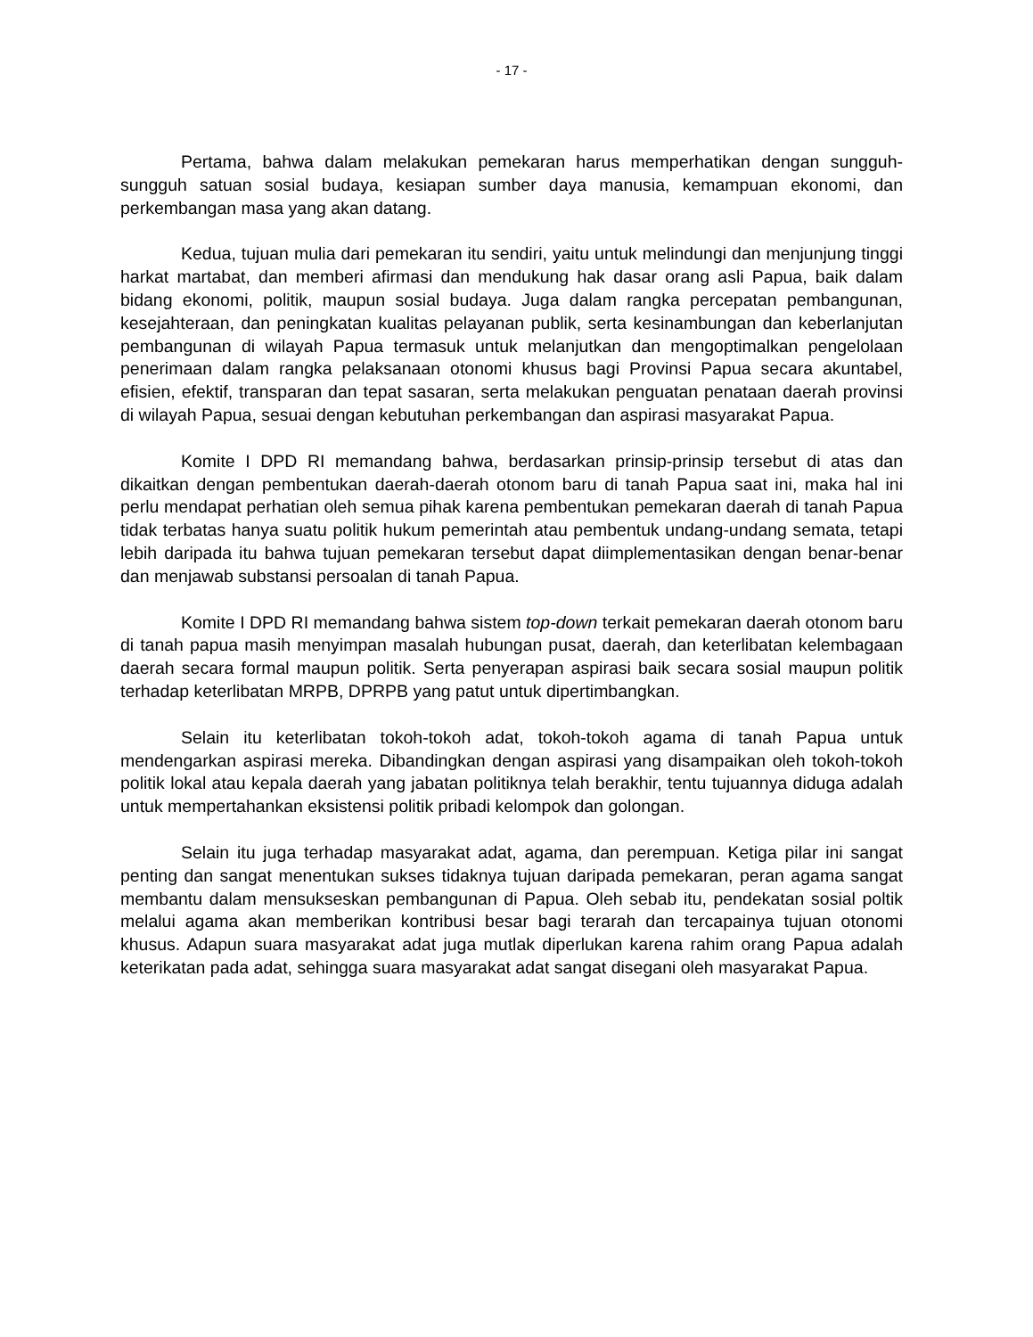- 17 -
Pertama, bahwa dalam melakukan pemekaran harus memperhatikan dengan sungguh-sungguh satuan sosial budaya, kesiapan sumber daya manusia, kemampuan ekonomi, dan perkembangan masa yang akan datang.
Kedua, tujuan mulia dari pemekaran itu sendiri, yaitu untuk melindungi dan menjunjung tinggi harkat martabat, dan memberi afirmasi dan mendukung hak dasar orang asli Papua, baik dalam bidang ekonomi, politik, maupun sosial budaya. Juga dalam rangka percepatan pembangunan, kesejahteraan, dan peningkatan kualitas pelayanan publik, serta kesinambungan dan keberlanjutan pembangunan di wilayah Papua termasuk untuk melanjutkan dan mengoptimalkan pengelolaan penerimaan dalam rangka pelaksanaan otonomi khusus bagi Provinsi Papua secara akuntabel, efisien, efektif, transparan dan tepat sasaran, serta melakukan penguatan penataan daerah provinsi di wilayah Papua, sesuai dengan kebutuhan perkembangan dan aspirasi masyarakat Papua.
Komite I DPD RI memandang bahwa, berdasarkan prinsip-prinsip tersebut di atas dan dikaitkan dengan pembentukan daerah-daerah otonom baru di tanah Papua saat ini, maka hal ini perlu mendapat perhatian oleh semua pihak karena pembentukan pemekaran daerah di tanah Papua tidak terbatas hanya suatu politik hukum pemerintah atau pembentuk undang-undang semata, tetapi lebih daripada itu bahwa tujuan pemekaran tersebut dapat diimplementasikan dengan benar-benar dan menjawab substansi persoalan di tanah Papua.
Komite I DPD RI memandang bahwa sistem top-down terkait pemekaran daerah otonom baru di tanah papua masih menyimpan masalah hubungan pusat, daerah, dan keterlibatan kelembagaan daerah secara formal maupun politik. Serta penyerapan aspirasi baik secara sosial maupun politik terhadap keterlibatan MRPB, DPRPB yang patut untuk dipertimbangkan.
Selain itu keterlibatan tokoh-tokoh adat, tokoh-tokoh agama di tanah Papua untuk mendengarkan aspirasi mereka. Dibandingkan dengan aspirasi yang disampaikan oleh tokoh-tokoh politik lokal atau kepala daerah yang jabatan politiknya telah berakhir, tentu tujuannya diduga adalah untuk mempertahankan eksistensi politik pribadi kelompok dan golongan.
Selain itu juga terhadap masyarakat adat, agama, dan perempuan. Ketiga pilar ini sangat penting dan sangat menentukan sukses tidaknya tujuan daripada pemekaran, peran agama sangat membantu dalam mensukseskan pembangunan di Papua. Oleh sebab itu, pendekatan sosial poltik melalui agama akan memberikan kontribusi besar bagi terarah dan tercapainya tujuan otonomi khusus. Adapun suara masyarakat adat juga mutlak diperlukan karena rahim orang Papua adalah keterikatan pada adat, sehingga suara masyarakat adat sangat disegani oleh masyarakat Papua.